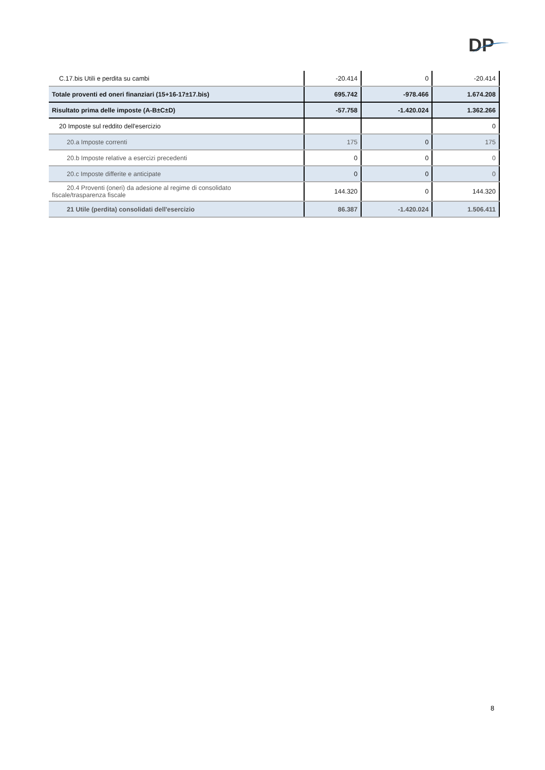DP
| C.17.bis Utili e perdita su cambi | -20.414 | 0 | -20.414 |
| Totale proventi ed oneri finanziari (15+16-17±17.bis) | 695.742 | -978.466 | 1.674.208 |
| Risultato prima delle imposte (A-B±C±D) | -57.758 | -1.420.024 | 1.362.266 |
| 20 Imposte sul reddito dell'esercizio | | | 0 |
| 20.a Imposte correnti | 175 | 0 | 175 |
| 20.b Imposte relative a esercizi precedenti | 0 | 0 | 0 |
| 20.c Imposte differite e anticipate | 0 | 0 | 0 |
| 20.4 Proventi (oneri) da adesione al regime di consolidato fiscale/trasparenza fiscale | 144.320 | 0 | 144.320 |
| 21 Utile (perdita) consolidati dell'esercizio | 86.387 | -1.420.024 | 1.506.411 |
8